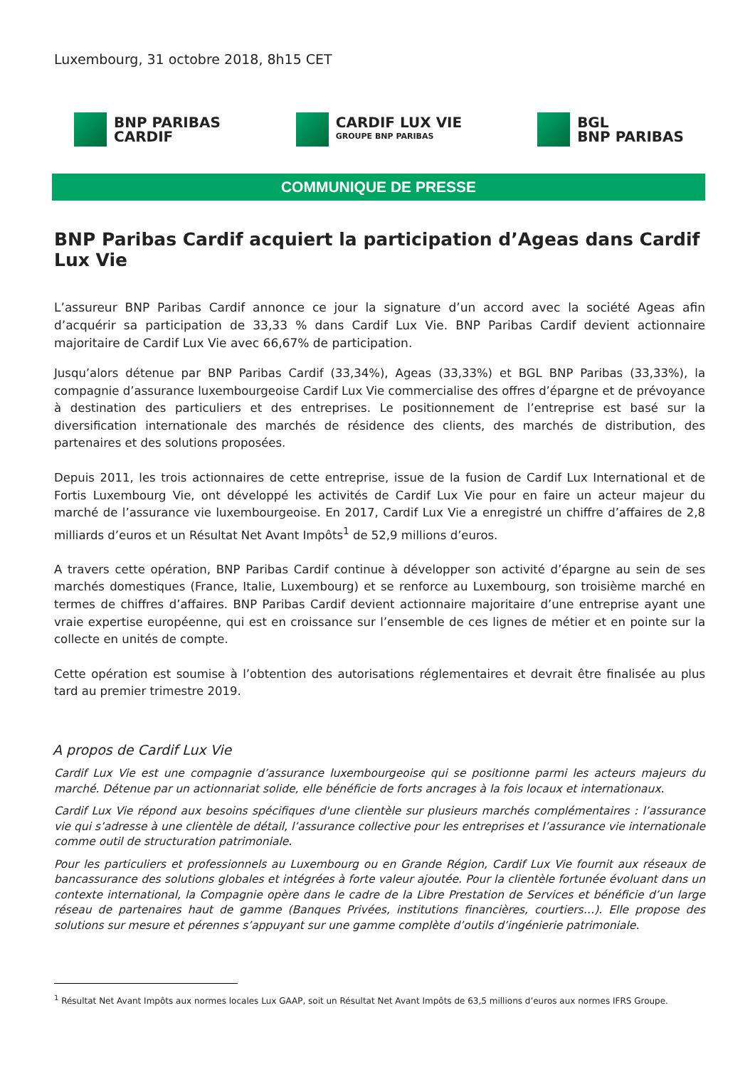Luxembourg, 31 octobre 2018, 8h15 CET
BNP PARIBAS
CARDIF
CARDIF LUX VIE
GROUPE BNP PARIBAS
BGL
BNP PARIBAS
COMMUNIQUE DE PRESSE
BNP Paribas Cardif acquiert la participation d’Ageas dans Cardif Lux Vie
L’assureur BNP Paribas Cardif annonce ce jour la signature d’un accord avec la société Ageas afin d’acquérir sa participation de 33,33 % dans Cardif Lux Vie. BNP Paribas Cardif devient actionnaire majoritaire de Cardif Lux Vie avec 66,67% de participation.
Jusqu’alors détenue par BNP Paribas Cardif (33,34%), Ageas (33,33%) et BGL BNP Paribas (33,33%), la compagnie d’assurance luxembourgeoise Cardif Lux Vie commercialise des offres d’épargne et de prévoyance à destination des particuliers et des entreprises. Le positionnement de l’entreprise est basé sur la diversification internationale des marchés de résidence des clients, des marchés de distribution, des partenaires et des solutions proposées.
Depuis 2011, les trois actionnaires de cette entreprise, issue de la fusion de Cardif Lux International et de Fortis Luxembourg Vie, ont développé les activités de Cardif Lux Vie pour en faire un acteur majeur du marché de l’assurance vie luxembourgeoise. En 2017, Cardif Lux Vie a enregistré un chiffre d’affaires de 2,8 milliards d’euros et un Résultat Net Avant Impôts<sup>1</sup> de 52,9 millions d’euros.
A travers cette opération, BNP Paribas Cardif continue à développer son activité d’épargne au sein de ses marchés domestiques (France, Italie, Luxembourg) et se renforce au Luxembourg, son troisième marché en termes de chiffres d’affaires. BNP Paribas Cardif devient actionnaire majoritaire d’une entreprise ayant une vraie expertise européenne, qui est en croissance sur l’ensemble de ces lignes de métier et en pointe sur la collecte en unités de compte.
Cette opération est soumise à l’obtention des autorisations réglementaires et devrait être finalisée au plus tard au premier trimestre 2019.
A propos de Cardif Lux Vie
Cardif Lux Vie est une compagnie d’assurance luxembourgeoise qui se positionne parmi les acteurs majeurs du marché. Détenue par un actionnariat solide, elle bénéficie de forts ancrages à la fois locaux et internationaux.
Cardif Lux Vie répond aux besoins spécifiques d'une clientèle sur plusieurs marchés complémentaires : l’assurance vie qui s’adresse à une clientèle de détail, l’assurance collective pour les entreprises et l’assurance vie internationale comme outil de structuration patrimoniale.
Pour les particuliers et professionnels au Luxembourg ou en Grande Région, Cardif Lux Vie fournit aux réseaux de bancassurance des solutions globales et intégrées à forte valeur ajoutée. Pour la clientèle fortunée évoluant dans un contexte international, la Compagnie opère dans le cadre de la Libre Prestation de Services et bénéficie d’un large réseau de partenaires haut de gamme (Banques Privées, institutions financières, courtiers…). Elle propose des solutions sur mesure et pérennes s’appuyant sur une gamme complète d’outils d’ingénierie patrimoniale.
<sup>1</sup> Résultat Net Avant Impôts aux normes locales Lux GAAP, soit un Résultat Net Avant Impôts de 63,5 millions d’euros aux normes IFRS Groupe.